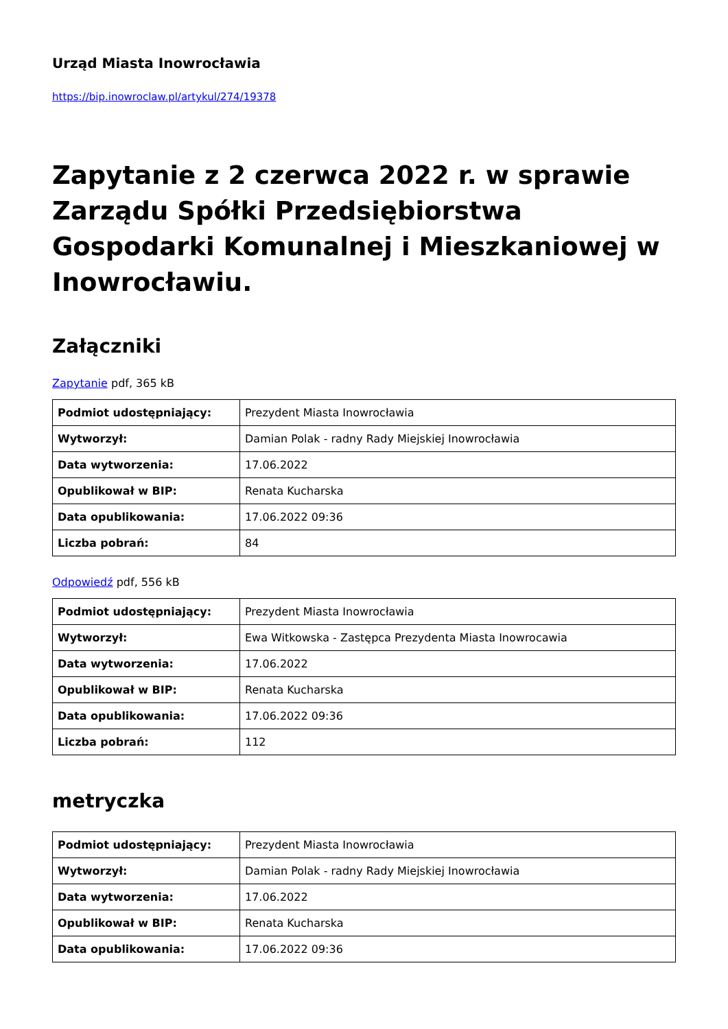Urząd Miasta Inowrocławia
https://bip.inowroclaw.pl/artykul/274/19378
Zapytanie z 2 czerwca 2022 r. w sprawie Zarządu Spółki Przedsiębiorstwa Gospodarki Komunalnej i Mieszkaniowej w Inowrocławiu.
Załączniki
Zapytanie pdf, 365 kB
| Podmiot udostępniający: | Prezydent Miasta Inowrocławia |
| Wytworzył: | Damian Polak - radny Rady Miejskiej Inowrocławia |
| Data wytworzenia: | 17.06.2022 |
| Opublikował w BIP: | Renata Kucharska |
| Data opublikowania: | 17.06.2022 09:36 |
| Liczba pobrań: | 84 |
Odpowiedź pdf, 556 kB
| Podmiot udostępniający: | Prezydent Miasta Inowrocławia |
| Wytworzył: | Ewa Witkowska - Zastępca Prezydenta Miasta Inowrocawia |
| Data wytworzenia: | 17.06.2022 |
| Opublikował w BIP: | Renata Kucharska |
| Data opublikowania: | 17.06.2022 09:36 |
| Liczba pobrań: | 112 |
metryczka
| Podmiot udostępniający: | Prezydent Miasta Inowrocławia |
| Wytworzył: | Damian Polak - radny Rady Miejskiej Inowrocławia |
| Data wytworzenia: | 17.06.2022 |
| Opublikował w BIP: | Renata Kucharska |
| Data opublikowania: | 17.06.2022 09:36 |